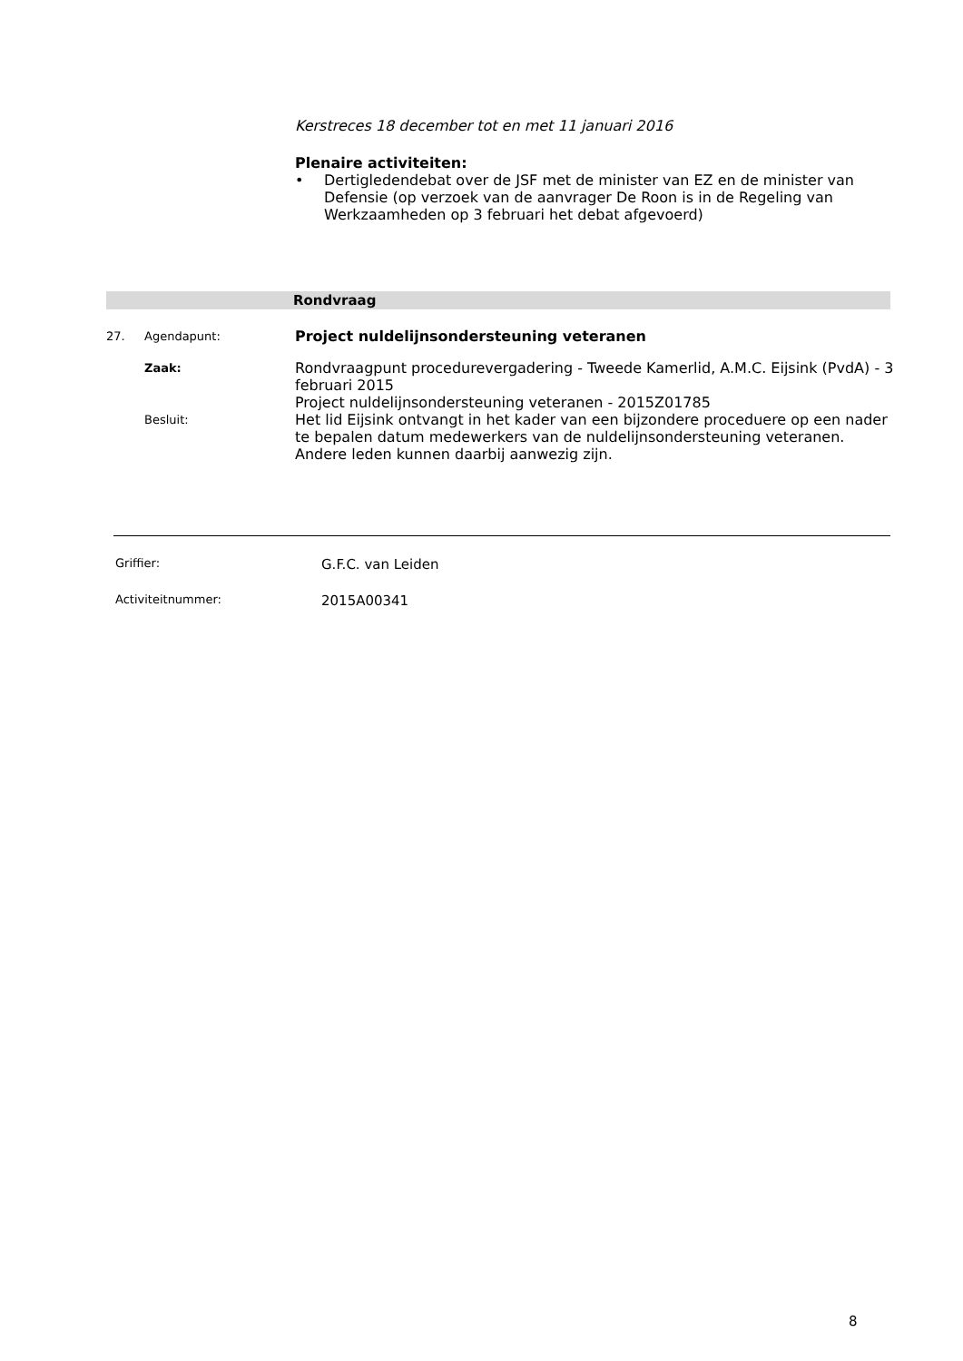Kerstreces 18 december tot en met 11 januari 2016
Plenaire activiteiten:
• Dertigledendebat over de JSF met de minister van EZ en de minister van Defensie (op verzoek van de aanvrager De Roon is in de Regeling van Werkzaamheden op 3 februari het debat afgevoerd)
Rondvraag
27. Agendapunt: Project nuldelijnsondersteuning veteranen
Zaak: Rondvraagpunt procedurevergadering - Tweede Kamerlid, A.M.C. Eijsink (PvdA) - 3 februari 2015
Project nuldelijnsondersteuning veteranen - 2015Z01785
Besluit: Het lid Eijsink ontvangt in het kader van een bijzondere proceduere op een nader te bepalen datum medewerkers van de nuldelijnsondersteuning veteranen. Andere leden kunnen daarbij aanwezig zijn.
Griffier: G.F.C. van Leiden
Activiteitnummer: 2015A00341
8